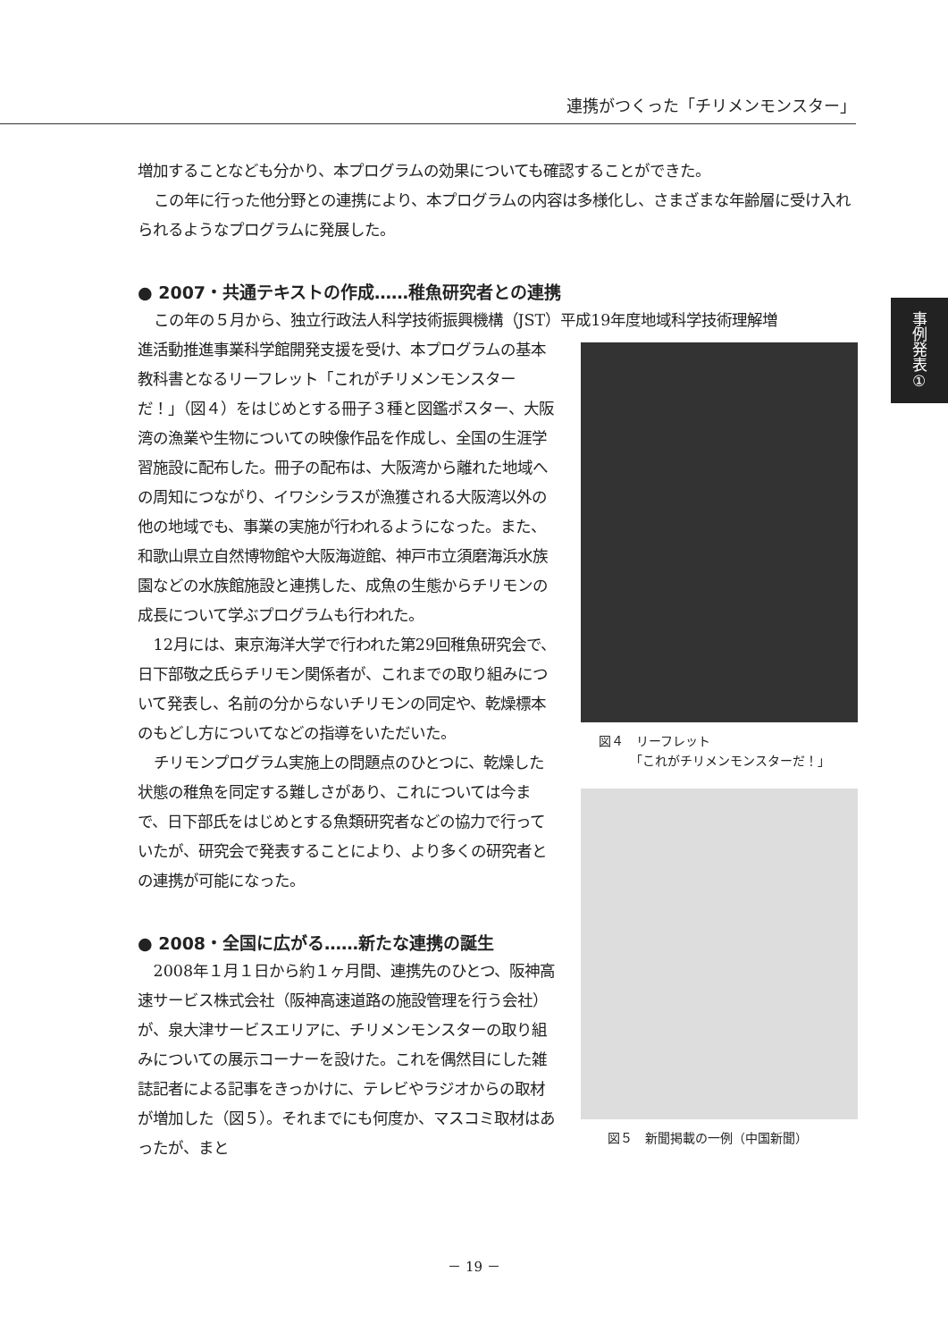連携がつくった「チリメンモンスター」
事例発表①
増加することなども分かり、本プログラムの効果についても確認することができた。
この年に行った他分野との連携により、本プログラムの内容は多様化し、さまざまな年齢層に受け入れられるようなプログラムに発展した。
● 2007・共通テキストの作成……稚魚研究者との連携
この年の５月から、独立行政法人科学技術振興機構（JST）平成19年度地域科学技術理解増
進活動推進事業科学館開発支援を受け、本プログラムの基本教科書となるリーフレット「これがチリメンモンスターだ！」（図４）をはじめとする冊子３種と図鑑ポスター、大阪湾の漁業や生物についての映像作品を作成し、全国の生涯学習施設に配布した。冊子の配布は、大阪湾から離れた地域への周知につながり、イワシシラスが漁獲される大阪湾以外の他の地域でも、事業の実施が行われるようになった。また、和歌山県立自然博物館や大阪海遊館、神戸市立須磨海浜水族園などの水族館施設と連携した、成魚の生態からチリモンの成長について学ぶプログラムも行われた。
12月には、東京海洋大学で行われた第29回稚魚研究会で、日下部敬之氏らチリモン関係者が、これまでの取り組みについて発表し、名前の分からないチリモンの同定や、乾燥標本のもどし方についてなどの指導をいただいた。
チリモンプログラム実施上の問題点のひとつに、乾燥した状態の稚魚を同定する難しさがあり、これについては今まで、日下部氏をはじめとする魚類研究者などの協力で行っていたが、研究会で発表することにより、より多くの研究者との連携が可能になった。
● 2008・全国に広がる……新たな連携の誕生
2008年１月１日から約１ヶ月間、連携先のひとつ、阪神高速サービス株式会社（阪神高速道路の施設管理を行う会社）が、泉大津サービスエリアに、チリメンモンスターの取り組みについての展示コーナーを設けた。これを偶然目にした雑誌記者による記事をきっかけに、テレビやラジオからの取材が増加した（図５）。それまでにも何度か、マスコミ取材はあったが、まと
図４　リーフレット
　　　「これがチリメンモンスターだ！」
図５　新聞掲載の一例（中国新聞）
－ 19 －